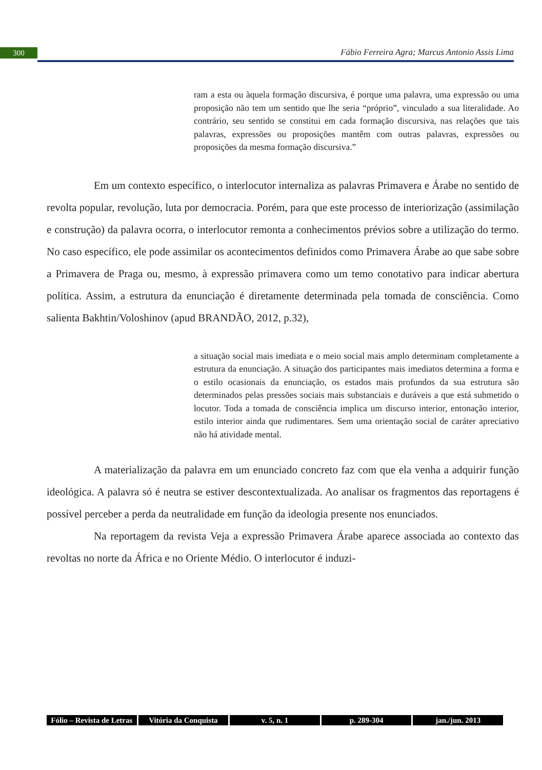300
Fábio Ferreira Agra; Marcus Antonio Assis Lima
ram a esta ou àquela formação discursiva, é porque uma palavra, uma expressão ou uma proposição não tem um sentido que lhe seria “próprio”, vinculado a sua literalidade. Ao contrário, seu sentido se constitui em cada formação discursiva, nas relações que tais palavras, expressões ou proposições mantêm com outras palavras, expressões ou proposições da mesma formação discursiva.”
Em um contexto específico, o interlocutor internaliza as palavras Primavera e Árabe no sentido de revolta popular, revolução, luta por democracia. Porém, para que este processo de interiorização (assimilação e construção) da palavra ocorra, o interlocutor remonta a conhecimentos prévios sobre a utilização do termo. No caso específico, ele pode assimilar os acontecimentos definidos como Primavera Árabe ao que sabe sobre a Primavera de Praga ou, mesmo, à expressão primavera como um temo conotativo para indicar abertura política. Assim, a estrutura da enunciação é diretamente determinada pela tomada de consciência. Como salienta Bakhtin/Voloshinov (apud BRANDÃO, 2012, p.32),
a situação social mais imediata e o meio social mais amplo determinam completamente a estrutura da enunciação. A situação dos participantes mais imediatos determina a forma e o estilo ocasionais da enunciação, os estados mais profundos da sua estrutura são determinados pelas pressões sociais mais substanciais e duráveis a que está submetido o locutor. Toda a tomada de consciência implica um discurso interior, entonação interior, estilo interior ainda que rudimentares. Sem uma orientação social de caráter apreciativo não há atividade mental.
A materialização da palavra em um enunciado concreto faz com que ela venha a adquirir função ideológica. A palavra só é neutra se estiver descontextualizada. Ao analisar os fragmentos das reportagens é possível perceber a perda da neutralidade em função da ideologia presente nos enunciados.
Na reportagem da revista Veja a expressão Primavera Árabe aparece associada ao contexto das revoltas no norte da África e no Oriente Médio. O interlocutor é induzi-
Fólio – Revista de Letras Vitória da Conquista v. 5, n. 1 p. 289-304 jan./jun. 2013